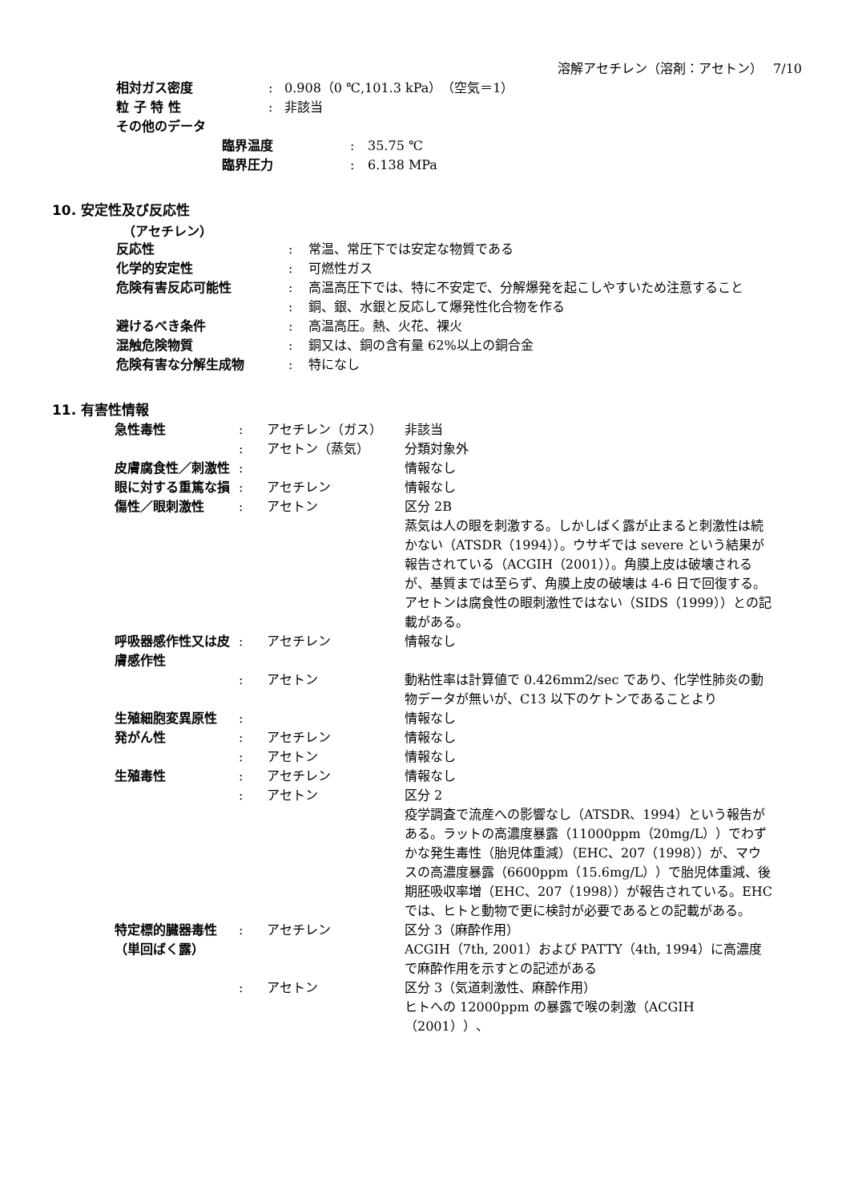溶解アセチレン（溶剤：アセトン）　 7/10
| 相対ガス密度 | : | 0.908（0 ℃,101.3 kPa）（空気＝1） |
| 粒 子 特 性 | : | 非該当 |
| その他のデータ | | |
| 臨界温度 | : | 35.75 ℃ |
| 臨界圧力 | : | 6.138 MPa |
10. 安定性及び反応性
（アセチレン）
| 反応性 | : | 常温、常圧下では安定な物質である |
| 化学的安定性 | : | 可燃性ガス |
| 危険有害反応可能性 | : | 高温高圧下では、特に不安定で、分解爆発を起こしやすいため注意すること |
| | : | 銅、銀、水銀と反応して爆発性化合物を作る |
| 避けるべき条件 | : | 高温高圧。熱、火花、裸火 |
| 混触危険物質 | : | 銅又は、銅の含有量 62%以上の銅合金 |
| 危険有害な分解生成物 | : | 特になし |
11. 有害性情報
| 急性毒性 | : | アセチレン（ガス） | 非該当 |
| | : | アセトン（蒸気） | 分類対象外 |
| 皮膚腐食性／刺激性 | : | | 情報なし |
| 眼に対する重篤な損傷性／眼刺激性 | : | アセチレン | 情報なし |
| | : | アセトン | 区分 2B 蒸気は人の眼を刺激する。しかしばく露が止まると刺激性は続かない（ATSDR（1994））。ウサギでは severe という結果が報告されている（ACGIH（2001））。角膜上皮は破壊されるが、基質までは至らず、角膜上皮の破壊は 4-6 日で回復する。アセトンは腐食性の眼刺激性ではない（SIDS（1999））との記載がある。 |
| 呼吸器感作性又は皮膚感作性 | : | アセチレン | 情報なし |
| | : | アセトン | 動粘性率は計算値で 0.426mm2/sec であり、化学性肺炎の動物データが無いが、C13 以下のケトンであることより |
| 生殖細胞変異原性 | : | | 情報なし |
| 発がん性 | : | アセチレン | 情報なし |
| | : | アセトン | 情報なし |
| 生殖毒性 | : | アセチレン | 情報なし |
| | : | アセトン | 区分 2 疫学調査で流産への影響なし（ATSDR、1994）という報告がある。ラットの高濃度暴露（11000ppm（20mg/L））でわずかな発生毒性（胎児体重減）（EHC、207（1998））が、マウスの高濃度暴露（6600ppm（15.6mg/L））で胎児体重減、後期胚吸収率増（EHC、207（1998））が報告されている。EHC では、ヒトと動物で更に検討が必要であるとの記載がある。 |
| 特定標的臓器毒性（単回ばく露） | : | アセチレン | 区分 3（麻酔作用） ACGIH（7th, 2001）および PATTY（4th, 1994）に高濃度で麻酔作用を示すとの記述がある |
| | : | アセトン | 区分 3（気道刺激性、麻酔作用） ヒトへの 12000ppm の暴露で喉の刺激（ACGIH（2001））、 |